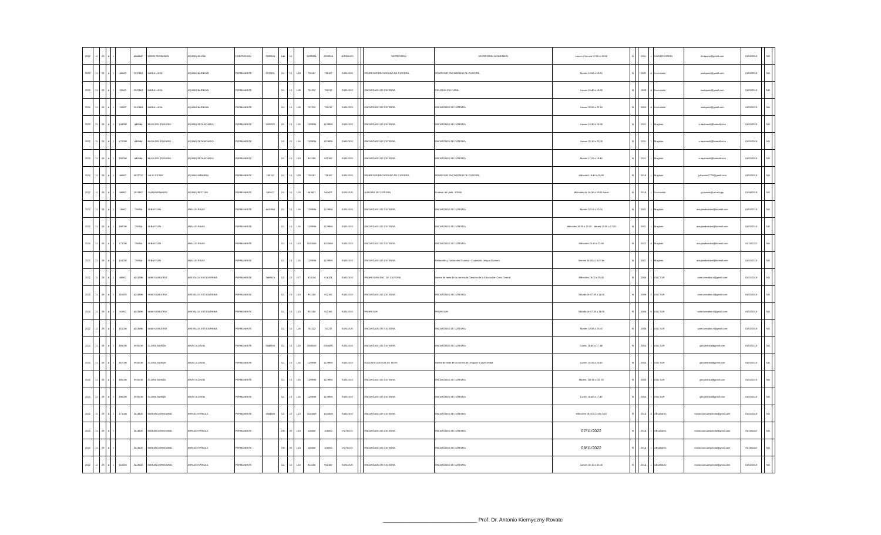| 2022 | 11 | 28 | 4 | 1 | | 4048647 | DIEGO FERNANDO | AQUINO ACUÑA | CONTRATADO | 2289324 | 144 | 10 | | 2289324 | 2289324 | JORNALES | | | SECRETARIO | SECRETARIO ACADEMICO | Lunes a Viernes 07:00 a 15:00 | N | | 2011 | 1 | UNIVERSITARIO | feraquino@gmail.com | 01/01/2018 | | NO | |
| 2022 | 11 | 28 | 4 | 1 | 48000 | 2537663 | MARIA LUISA | AQUINO BARBOZA | PERMANENTE | 2237581 | 111 | 10 | U20 | 735157 | 735157 | SUELDOS | | | PROFESOR ENCARGADO DE CATEDRA | PROFESOR ENCARGADO DE CATEDRA | Martes 18:00 a 20:00 | N | | 2001 | 4 | Licenciado | maaquino@gmail.com | 01/01/2018 | | NO | |
| 2022 | 11 | 28 | 4 | 1 | 33000 | 2537663 | MARIA LUISA | AQUINO BARBOZA | PERMANENTE | | 111 | 10 | L08 | 751212 | 751212 | SUELDOS | | | ENCARGADO DE CATEDRA | DIFUSIÓN CULTURAL | Jueves 16:40 a 18:00 | N | | 1999 | 4 | Licenciado | maaquino@gmail.com | 01/01/2018 | | NO | |
| 2022 | 11 | 28 | 4 | 1 | 20000 | 2537663 | MARIA LUISA | AQUINO BARBOZA | PERMANENTE | | 111 | 10 | L08 | 751212 | 751212 | SUELDOS | | | ENCARGADO DE CATEDRA | ENCARGADO DE CATEDRA | Jueves 20:00 a 22:10 | N | | 2000 | 4 | Licenciado | maaquino@gmail.com | 01/01/2018 | | NO | |
| 2022 | 11 | 28 | 4 | 1 | 134000 | 445544 | NILDA DEL ROSARIO | AQUINO DE MACHADO | PERMANENTE | 3182022 | 111 | 10 | L16 | 1129936 | 1129936 | SUELDOS | | | ENCARGADO DE CATEDRA | ENCARGADO DE CATEDRA | Jueves 13:30 a 15:30 | N | | 2011 | 1 | Magister | n.aquimach@hotmail.com | 01/01/2018 | | NO | |
| 2022 | 11 | 28 | 4 | 1 | 170000 | 445544 | NILDA DEL ROSARIO | AQUINO DE MACHADO | PERMANENTE | | 111 | 10 | L16 | 1129936 | 1129936 | SUELDOS | | | ENCARGADO DE CATEDRA | ENCARGADO DE CATEDRA | Jueves 20:10 a 22:00 | N | | 2011 | 1 | Magister | n.aquimach@hotmail.com | 01/01/2018 | | NO | |
| 2022 | 11 | 28 | 4 | 1 | 105000 | 445544 | NILDA DEL ROSARIO | AQUINO DE MACHADO | PERMANENTE | | 111 | 10 | L10 | 922150 | 922150 | SUELDOS | | | ENCARGADO DE CATEDRA | ENCARGADO DE CATEDRA | Martes 17:20 a 18:40 | N | | 2011 | 1 | Magister | n.aquimach@hotmail.com | 01/01/2018 | | NO | |
| 2022 | 11 | 28 | 4 | 1 | 48000 | 3523722 | JULIO CESAR | AQUINO MIÑARRO | PERMANENTE | 735157 | 111 | 10 | U20 | 735157 | 735157 | SUELDOS | | | PROFESOR ENCARGADO DE CATEDRA | PROFESOR ENCARGADO DE CATEDRA | Miércoles 18:40 a 20:00 | N | | 2018 | 1 | Magister | juliocesar2779@gmail.com | 01/01/2018 | | NO | |
| 2022 | 11 | 28 | 4 | 1 | 69000 | 2975507 | JUAN FERNANDO | AQUINO RETTORI | PERMANENTE | 543427 | 111 | 10 | L03 | 543427 | 543427 | SUELDOS | | | AUXILIAR DE CATEDRA | Profesor de Viola - CEMA | Miércoles de 14:00 a 19:00 horas | N | | 2019 | 1 | Licenciado | gcaceres@uni.edu.py | 01/04/2019 | | NO | |
| 2022 | 11 | 28 | 4 | 1 | 18000 | 726914 | SEBASTIAN | ARAUJO RIVAS | PERMANENTE | 4410366 | 111 | 10 | L16 | 1129936 | 1129936 | SUELDOS | | | ENCARGADO DE CATEDRA | ENCARGADO DE CATEDRA | Martes 20:10 a 22:00 | N | | 2001 | 1 | Magister | araujosebastian@hotmail.com | 01/01/2018 | | NO | |
| 2022 | 11 | 28 | 4 | 1 | 198000 | 726914 | SEBASTIAN | ARAUJO RIVAS | PERMANENTE | | 111 | 10 | L16 | 1129936 | 1129936 | SUELDOS | | | ENCARGADO DE CATEDRA | ENCARGADO DE CATEDRA | Miércoles 18:30 a 22:00 - Martes 13:30 a 17:00 | N | | 2001 | 1 | Magister | araujosebastian@hotmail.com | 01/01/2018 | | NO | |
| 2022 | 11 | 28 | 4 | 1 | 173000 | 726914 | SEBASTIAN | ARAUJO RIVAS | PERMANENTE | | 111 | 10 | L13 | 1020558 | 1020558 | SUELDOS | | | ENCARGADO DE CATEDRA | ENCARGADO DE CATEDRA | Miércoles 20:10 a 22:00 | N | | 2022 | 4 | Magister | araujosebastian@hotmail.com | 01/10/2022 | | NO | |
| 2022 | 11 | 28 | 4 | 1 | 124000 | 726914 | SEBASTIAN | ARAUJO RIVAS | PERMANENTE | | 111 | 10 | L16 | 1129936 | 1129936 | SUELDOS | | | ENCARGADO DE CATEDRA | Redacción y Traducción Guaraní - Cursos de Lengua Guaraní. | Viernes 16:00 a 18:00 hs | N | | 2001 | 1 | Magister | araujosebastian@hotmail.com | 01/01/2018 | | NO | |
| 2022 | 11 | 28 | 4 | 1 | 49000 | 4015096 | VANESA BEATRIZ | AREVALOS ESTIGARRIBIA | PERMANENTE | 3469616 | 111 | 10 | U7T | 874104 | 874104 | SUELDOS | | | PROFESORA ENC. DE CATEDRA | Asesor de tesis de la carrera de Ciencias de la Educación- Casa Central. | Miércoles 18:00 a 20:00 | N | | 2006 | 1 | DOCTOR | vane.arevalos.e@gmail.com | 01/01/2018 | | NO | |
| 2022 | 11 | 28 | 4 | 1 | 116000 | 4015096 | VANESA BEATRIZ | AREVALOS ESTIGARRIBIA | PERMANENTE | | 111 | 10 | L10 | 922150 | 922150 | SUELDOS | | | ENCARGADO DE CATEDRA | ENCARGADO DE CATEDRA | Sábado de 07:30 a 11:00 | N | | 2006 | 2 | DOCTOR | vane.arevalos.e@gmail.com | 01/01/2018 | | NO | |
| 2022 | 11 | 28 | 4 | 1 | 61000 | 4015096 | VANESA BEATRIZ | AREVALOS ESTIGARRIBIA | PERMANENTE | | 111 | 10 | L10 | 922150 | 922150 | SUELDOS | | | PROFESOR | PROFESOR | Sábado de 07:30 a 11:00 | N | | 2006 | 6 | DOCTOR | vane.arevalos.e@gmail.com | 01/01/2018 | | NO | |
| 2022 | 11 | 28 | 4 | 1 | 151000 | 4015096 | VANESA BEATRIZ | AREVALOS ESTIGARRIBIA | PERMANENTE | | 111 | 10 | L08 | 751212 | 751212 | SUELDOS | | | ENCARGADO DE CATEDRA | ENCARGADO DE CATEDRA | Martes 18:00 a 20:00 | N | | 2006 | 1 | DOCTOR | vane.arevalos.e@gmail.com | 01/01/2018 | | NO | |
| 2022 | 11 | 28 | 4 | 1 | 169000 | 3933316 | GLORIA MARIZA | ARIAS ALONSO | PERMANENTE | 5446308 | 111 | 10 | L28 | 2056500 | 2056500 | SUELDOS | | | ENCARGADO DE CATEDRA | ENCARGADO DE CATEDRA | Lunes: 15:40 a 17: 40 | N | | 2005 | 1 | DOCTOR | glorymariza@gmail.com | 01/01/2018 | | NO | |
| 2022 | 11 | 28 | 4 | 1 | 167000 | 3933316 | GLORIA MARIZA | ARIAS ALONSO | PERMANENTE | | 111 | 10 | L16 | 1129936 | 1129936 | SUELDOS | | | DOCENTE ASESOR DE TESIS | Asesor de tesis de la carrera de Lenguas- Casa Central. | Lunes: 18:00 a 20:00 | N | | 2005 | 1 | DOCTOR | glorymariza@gmail.com | 01/01/2018 | | NO | |
| 2022 | 11 | 28 | 4 | 1 | 180000 | 3933316 | GLORIA MARIZA | ARIAS ALONSO | PERMANENTE | | 111 | 10 | L16 | 1129936 | 1129936 | SUELDOS | | | ENCARGADO DE CATEDRA | ENCARGADO DE CATEDRA | Martes: 118:00 a 20: 00 | N | | 2005 | 1 | DOCTOR | glorymariza@gmail.com | 01/01/2018 | | NO | |
| 2022 | 11 | 28 | 4 | 1 | 186000 | 3933316 | GLORIA MARIZA | ARIAS ALONSO | PERMANENTE | | 111 | 10 | L16 | 1129936 | 1129936 | SUELDOS | | | ENCARGADO DE CATEDRA | ENCARGADO DE CATEDRA | Lunes: 15:40 a 17:40 | N | | 2005 | 1 | DOCTOR | glorymariza@gmail.com | 01/01/2018 | | NO | |
| 2022 | 11 | 28 | 4 | 1 | 171000 | 3416532 | MARIANO GREGORIO | ARRUA ESPÍNOLA | PERMANENTE | 3064858 | 111 | 10 | L13 | 1020558 | 1020558 | SUELDOS | | | ENCARGADO DE CATEDRA | ENCARGADO DE CATEDRA | Miércoles 18:00 A 22:00 C/15 | N | | 2014 | 4 | ABOGADO | marianoarruaespinola@gmail.com | 01/01/2018 | | NO | |
| 2022 | 11 | 28 | 4 | 1 | | 3416532 | MARIANO GREGORIO | ARRUA ESPÍNOLA | PERMANENTE | | 232 | 30 | L10 | 100000 | 100000 | VIÁTICOS | | | ENCARGADO DE CATEDRA | ENCARGADO DE CATEDRA | 07/11/2022 | N | | 2014 | 1 | ABOGADO | marianoarruaespinola@gmail.com | 31/10/2022 | | NO | |
| 2022 | 11 | 28 | 4 | 1 | | 3416532 | MARIANO GREGORIO | ARRUA ESPÍNOLA | PERMANENTE | | 232 | 30 | L10 | 100000 | 100000 | VIÁTICOS | | | ENCARGADO DE CATEDRA | ENCARGADO DE CATEDRA | 08/11/2022 | N | | 2014 | 1 | ABOGADO | marianoarruaespinola@gmail.com | 31/10/2022 | | NO | |
| 2022 | 11 | 28 | 4 | 1 | 110000 | 3416532 | MARIANO GREGORIO | ARRUA ESPÍNOLA | PERMANENTE | | 111 | 10 | L10 | 922150 | 922150 | SUELDOS | | | ENCARGADO DE CATEDRA | ENCARGADO DE CATEDRA | Jueves 20:10 a 22:00 | N | | 2014 | 1 | ABOGADO | marianoarruaespinola@gmail.com | 01/01/2018 | | NO | |
________________________________ Prof. Dr. Antonio Kiernyezny Rovate